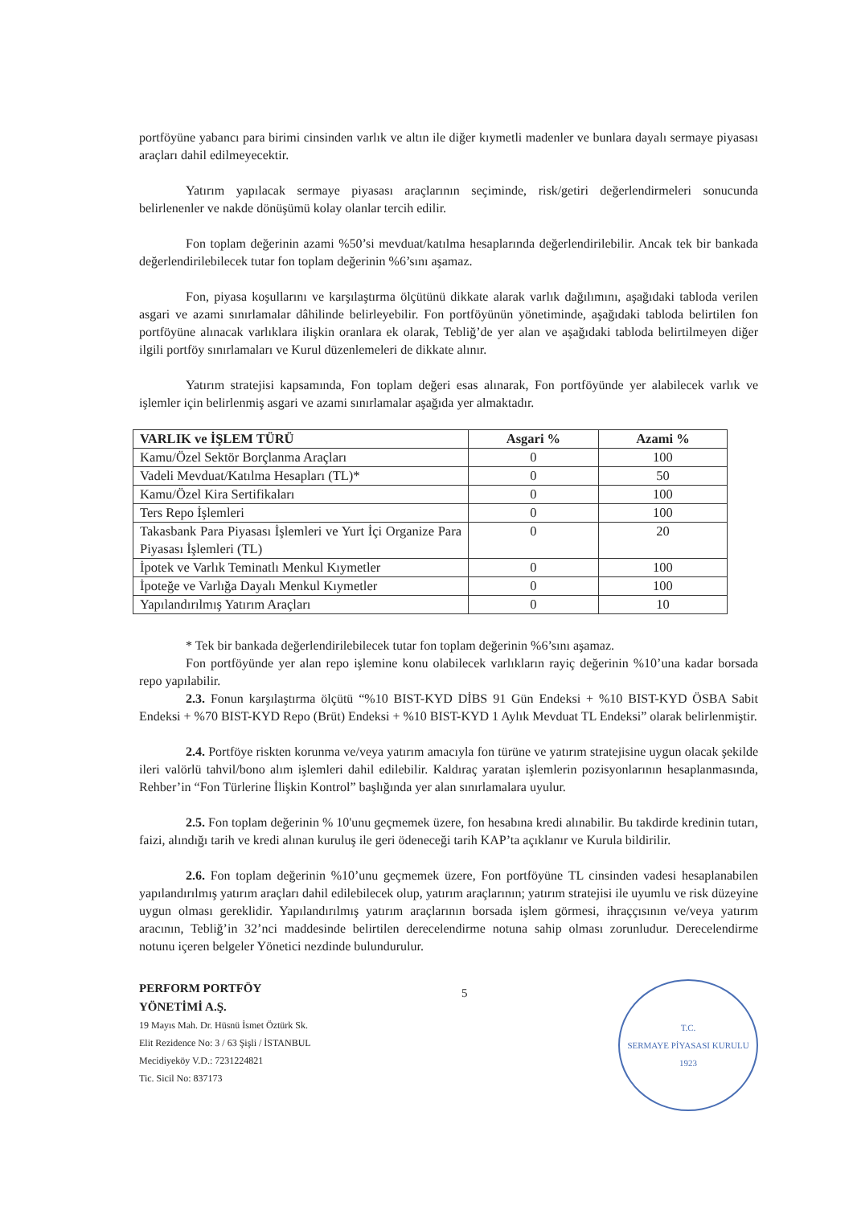portföyüne yabancı para birimi cinsinden varlık ve altın ile diğer kıymetli madenler ve bunlara dayalı sermaye piyasası araçları dahil edilmeyecektir.
Yatırım yapılacak sermaye piyasası araçlarının seçiminde, risk/getiri değerlendirmeleri sonucunda belirlenenler ve nakde dönüşümü kolay olanlar tercih edilir.
Fon toplam değerinin azami %50’si mevduat/katılma hesaplarında değerlendirilebilir. Ancak tek bir bankada değerlendirilebilecek tutar fon toplam değerinin %6’sını aşamaz.
Fon, piyasa koşullarını ve karşılaştırma ölçütünü dikkate alarak varlık dağılımını, aşağıdaki tabloda verilen asgari ve azami sınırlamalar dâhilinde belirleyebilir. Fon portföyünün yönetiminde, aşağıdaki tabloda belirtilen fon portföyüne alınacak varlıklara ilişkin oranlara ek olarak, Tebliğ’de yer alan ve aşağıdaki tabloda belirtilmeyen diğer ilgili portföy sınırlamaları ve Kurul düzenlemeleri de dikkate alınır.
Yatırım stratejisi kapsamında, Fon toplam değeri esas alınarak, Fon portföyünde yer alabilecek varlık ve işlemler için belirlenmiş asgari ve azami sınırlamalar aşağıda yer almaktadır.
| VARLIK ve İŞLEM TÜRÜ | Asgari % | Azami % |
| --- | --- | --- |
| Kamu/Özel Sektör Borçlanma Araçları | 0 | 100 |
| Vadeli Mevduat/Katılma Hesapları (TL)* | 0 | 50 |
| Kamu/Özel Kira Sertifikaları | 0 | 100 |
| Ters Repo İşlemleri | 0 | 100 |
| Takasbank Para Piyasası İşlemleri ve Yurt İçi Organize Para Piyasası İşlemleri (TL) | 0 | 20 |
| İpotek ve Varlık Teminatlı Menkul Kıymetler | 0 | 100 |
| İpoteğe ve Varlığa Dayalı Menkul Kıymetler | 0 | 100 |
| Yapılandırılmış Yatırım Araçları | 0 | 10 |
* Tek bir bankada değerlendirilebilecek tutar fon toplam değerinin %6’sını aşamaz.
Fon portföyünde yer alan repo işlemine konu olabilecek varlıkların rayiç değerinin %10’una kadar borsada repo yapılabilir.
2.3. Fonun karşılaştırma ölçütü “%10 BIST-KYD DİBS 91 Gün Endeksi + %10 BIST-KYD ÖSBA Sabit Endeksi + %70 BIST-KYD Repo (Brüt) Endeksi + %10 BIST-KYD 1 Aylık Mevduat TL Endeksi” olarak belirlenmiştir.
2.4. Portföye riskten korunma ve/veya yatırım amacıyla fon türüne ve yatırım stratejisine uygun olacak şekilde ileri valörlü tahvil/bono alım işlemleri dahil edilebilir. Kaldıraç yaratan işlemlerin pozisyonlarının hesaplanmasında, Rehber’in “Fon Türlerine İlişkin Kontrol” başlığında yer alan sınırlamalara uyulur.
2.5. Fon toplam değerinin % 10'unu geçmemek üzere, fon hesabına kredi alınabilir. Bu takdirde kredinin tutarı, faizi, alındığı tarih ve kredi alınan kuruluş ile geri ödeneceği tarih KAP’ta açıklanır ve Kurula bildirilir.
2.6. Fon toplam değerinin %10’unu geçmemek üzere, Fon portföyüne TL cinsinden vadesi hesaplanabilen yapılandırılmış yatırım araçları dahil edilebilecek olup, yatırım araçlarının; yatırım stratejisi ile uyumlu ve risk düzeyine uygun olması gereklidir. Yapılandırılmış yatırım araçlarının borsada işlem görmesi, ihraççısının ve/veya yatırım aracının, Tebliğ’in 32’nci maddesinde belirtilen derecelendirme notuna sahip olması zorunludur. Derecelendirme notunu içeren belgeler Yönetici nezdinde bulundurulur.
PERFORM PORTFÖY
YÖNETİMİ A.Ş.
19 Mayıs Mah. Dr. Hüsnü İsmet Öztürk Sk.
Elit Rezidence No: 3 / 63 Şişli / İSTANBUL
Mecidiyeköy V.D.: 7231224821
Tic. Sicil No: 837173
5
T.C.
SERMAYE PİYASASI KURULU
1923